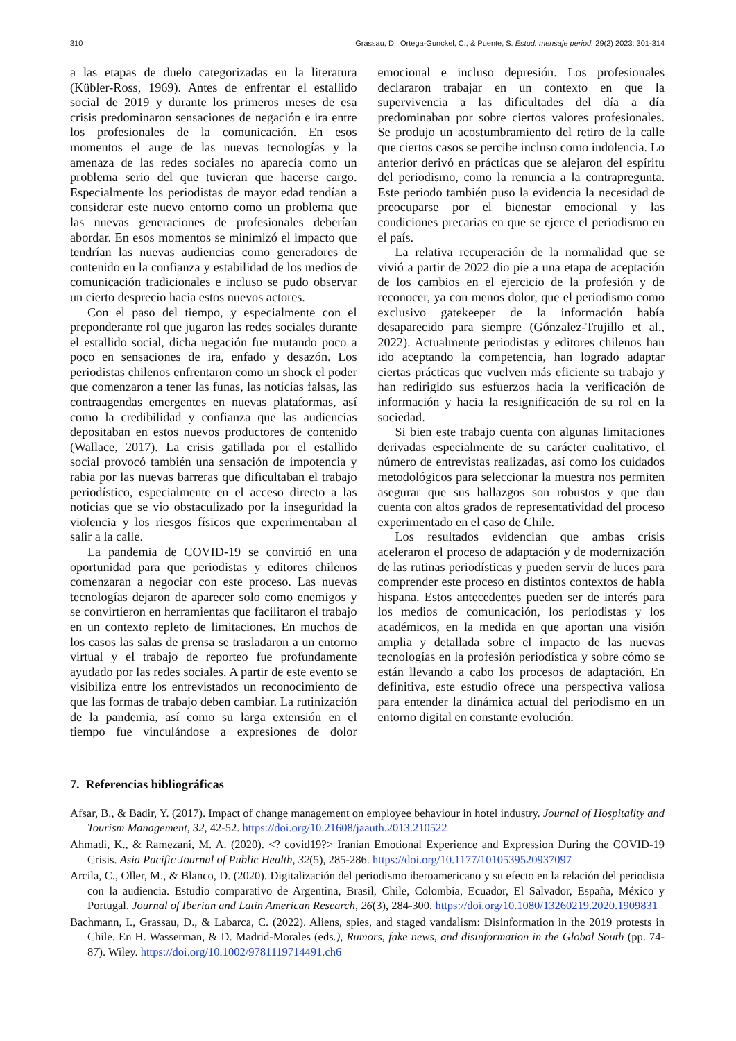310 Grassau, D., Ortega-Gunckel, C., & Puente, S. Estud. mensaje period. 29(2) 2023: 301-314
a las etapas de duelo categorizadas en la literatura (Kübler-Ross, 1969). Antes de enfrentar el estallido social de 2019 y durante los primeros meses de esa crisis predominaron sensaciones de negación e ira entre los profesionales de la comunicación. En esos momentos el auge de las nuevas tecnologías y la amenaza de las redes sociales no aparecía como un problema serio del que tuvieran que hacerse cargo. Especialmente los periodistas de mayor edad tendían a considerar este nuevo entorno como un problema que las nuevas generaciones de profesionales deberían abordar. En esos momentos se minimizó el impacto que tendrían las nuevas audiencias como generadores de contenido en la confianza y estabilidad de los medios de comunicación tradicionales e incluso se pudo observar un cierto desprecio hacia estos nuevos actores.
Con el paso del tiempo, y especialmente con el preponderante rol que jugaron las redes sociales durante el estallido social, dicha negación fue mutando poco a poco en sensaciones de ira, enfado y desazón. Los periodistas chilenos enfrentaron como un shock el poder que comenzaron a tener las funas, las noticias falsas, las contraagendas emergentes en nuevas plataformas, así como la credibilidad y confianza que las audiencias depositaban en estos nuevos productores de contenido (Wallace, 2017). La crisis gatillada por el estallido social provocó también una sensación de impotencia y rabia por las nuevas barreras que dificultaban el trabajo periodístico, especialmente en el acceso directo a las noticias que se vio obstaculizado por la inseguridad la violencia y los riesgos físicos que experimentaban al salir a la calle.
La pandemia de COVID-19 se convirtió en una oportunidad para que periodistas y editores chilenos comenzaran a negociar con este proceso. Las nuevas tecnologías dejaron de aparecer solo como enemigos y se convirtieron en herramientas que facilitaron el trabajo en un contexto repleto de limitaciones. En muchos de los casos las salas de prensa se trasladaron a un entorno virtual y el trabajo de reporteo fue profundamente ayudado por las redes sociales. A partir de este evento se visibiliza entre los entrevistados un reconocimiento de que las formas de trabajo deben cambiar. La rutinización de la pandemia, así como su larga extensión en el tiempo fue vinculándose a expresiones de dolor emocional e incluso depresión. Los profesionales declararon trabajar en un contexto en que la supervivencia a las dificultades del día a día predominaban por sobre ciertos valores profesionales. Se produjo un acostumbramiento del retiro de la calle que ciertos casos se percibe incluso como indolencia. Lo anterior derivó en prácticas que se alejaron del espíritu del periodismo, como la renuncia a la contrapregunta. Este periodo también puso la evidencia la necesidad de preocuparse por el bienestar emocional y las condiciones precarias en que se ejerce el periodismo en el país.
La relativa recuperación de la normalidad que se vivió a partir de 2022 dio pie a una etapa de aceptación de los cambios en el ejercicio de la profesión y de reconocer, ya con menos dolor, que el periodismo como exclusivo gatekeeper de la información había desaparecido para siempre (Gónzalez-Trujillo et al., 2022). Actualmente periodistas y editores chilenos han ido aceptando la competencia, han logrado adaptar ciertas prácticas que vuelven más eficiente su trabajo y han redirigido sus esfuerzos hacia la verificación de información y hacia la resignificación de su rol en la sociedad.
Si bien este trabajo cuenta con algunas limitaciones derivadas especialmente de su carácter cualitativo, el número de entrevistas realizadas, así como los cuidados metodológicos para seleccionar la muestra nos permiten asegurar que sus hallazgos son robustos y que dan cuenta con altos grados de representatividad del proceso experimentado en el caso de Chile.
Los resultados evidencian que ambas crisis aceleraron el proceso de adaptación y de modernización de las rutinas periodísticas y pueden servir de luces para comprender este proceso en distintos contextos de habla hispana. Estos antecedentes pueden ser de interés para los medios de comunicación, los periodistas y los académicos, en la medida en que aportan una visión amplia y detallada sobre el impacto de las nuevas tecnologías en la profesión periodística y sobre cómo se están llevando a cabo los procesos de adaptación. En definitiva, este estudio ofrece una perspectiva valiosa para entender la dinámica actual del periodismo en un entorno digital en constante evolución.
7. Referencias bibliográficas
Afsar, B., & Badir, Y. (2017). Impact of change management on employee behaviour in hotel industry. Journal of Hospitality and Tourism Management, 32, 42-52. https://doi.org/10.21608/jaauth.2013.210522
Ahmadi, K., & Ramezani, M. A. (2020). <? covid19?> Iranian Emotional Experience and Expression During the COVID-19 Crisis. Asia Pacific Journal of Public Health, 32(5), 285-286. https://doi.org/10.1177/1010539520937097
Arcila, C., Oller, M., & Blanco, D. (2020). Digitalización del periodismo iberoamericano y su efecto en la relación del periodista con la audiencia. Estudio comparativo de Argentina, Brasil, Chile, Colombia, Ecuador, El Salvador, España, México y Portugal. Journal of Iberian and Latin American Research, 26(3), 284-300. https://doi.org/10.1080/13260219.2020.1909831
Bachmann, I., Grassau, D., & Labarca, C. (2022). Aliens, spies, and staged vandalism: Disinformation in the 2019 protests in Chile. En H. Wasserman, & D. Madrid-Morales (eds.), Rumors, fake news, and disinformation in the Global South (pp. 74-87). Wiley. https://doi.org/10.1002/9781119714491.ch6